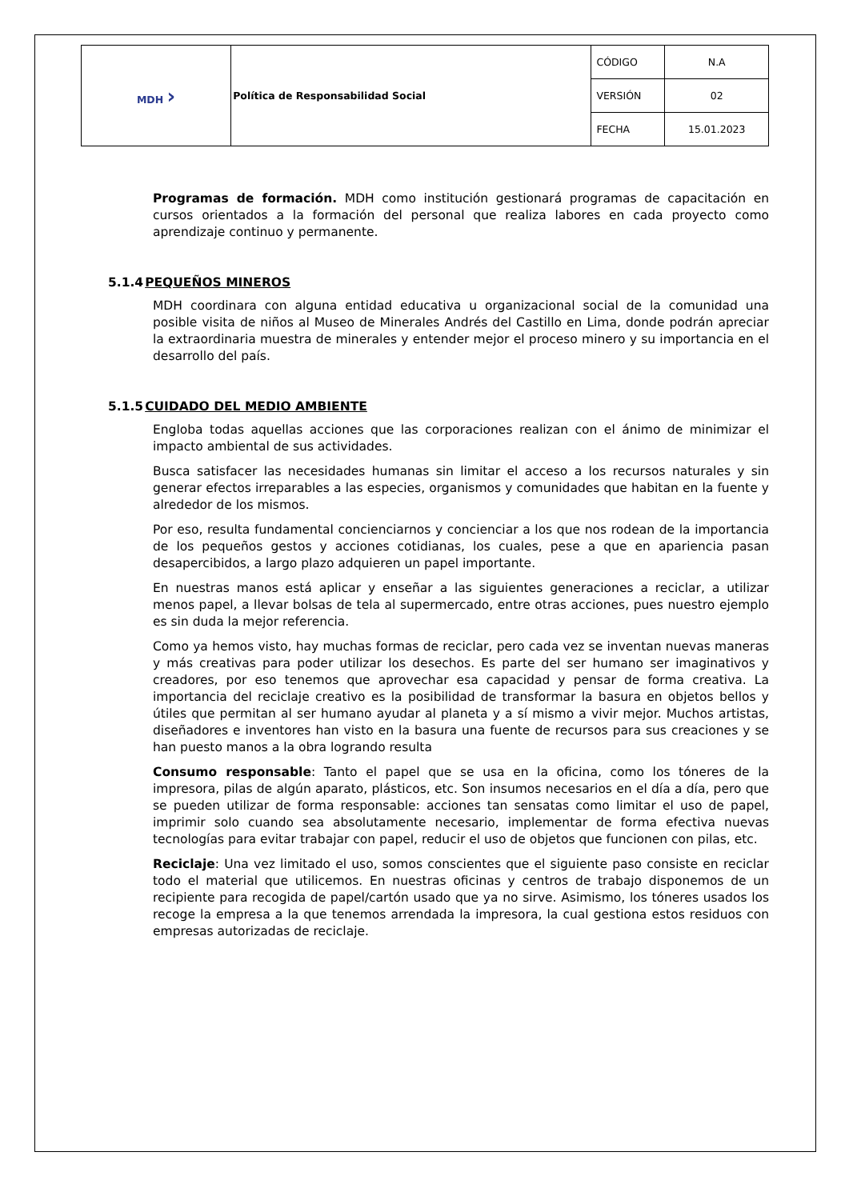| MDH › | Política de Responsabilidad Social | CÓDIGO | N.A |
| | | VERSIÓN | 02 |
| | | FECHA | 15.01.2023 |
Programas de formación. MDH como institución gestionará programas de capacitación en cursos orientados a la formación del personal que realiza labores en cada proyecto como aprendizaje continuo y permanente.
5.1.4PEQUEÑOS MINEROS
MDH coordinara con alguna entidad educativa u organizacional social de la comunidad una posible visita de niños al Museo de Minerales Andrés del Castillo en Lima, donde podrán apreciar la extraordinaria muestra de minerales y entender mejor el proceso minero y su importancia en el desarrollo del país.
5.1.5CUIDADO DEL MEDIO AMBIENTE
Engloba todas aquellas acciones que las corporaciones realizan con el ánimo de minimizar el impacto ambiental de sus actividades.
Busca satisfacer las necesidades humanas sin limitar el acceso a los recursos naturales y sin generar efectos irreparables a las especies, organismos y comunidades que habitan en la fuente y alrededor de los mismos.
Por eso, resulta fundamental concienciarnos y concienciar a los que nos rodean de la importancia de los pequeños gestos y acciones cotidianas, los cuales, pese a que en apariencia pasan desapercibidos, a largo plazo adquieren un papel importante.
En nuestras manos está aplicar y enseñar a las siguientes generaciones a reciclar, a utilizar menos papel, a llevar bolsas de tela al supermercado, entre otras acciones, pues nuestro ejemplo es sin duda la mejor referencia.
Como ya hemos visto, hay muchas formas de reciclar, pero cada vez se inventan nuevas maneras y más creativas para poder utilizar los desechos. Es parte del ser humano ser imaginativos y creadores, por eso tenemos que aprovechar esa capacidad y pensar de forma creativa. La importancia del reciclaje creativo es la posibilidad de transformar la basura en objetos bellos y útiles que permitan al ser humano ayudar al planeta y a sí mismo a vivir mejor. Muchos artistas, diseñadores e inventores han visto en la basura una fuente de recursos para sus creaciones y se han puesto manos a la obra logrando resulta
Consumo responsable: Tanto el papel que se usa en la oficina, como los tóneres de la impresora, pilas de algún aparato, plásticos, etc. Son insumos necesarios en el día a día, pero que se pueden utilizar de forma responsable: acciones tan sensatas como limitar el uso de papel, imprimir solo cuando sea absolutamente necesario, implementar de forma efectiva nuevas tecnologías para evitar trabajar con papel, reducir el uso de objetos que funcionen con pilas, etc.
Reciclaje: Una vez limitado el uso, somos conscientes que el siguiente paso consiste en reciclar todo el material que utilicemos. En nuestras oficinas y centros de trabajo disponemos de un recipiente para recogida de papel/cartón usado que ya no sirve. Asimismo, los tóneres usados los recoge la empresa a la que tenemos arrendada la impresora, la cual gestiona estos residuos con empresas autorizadas de reciclaje.